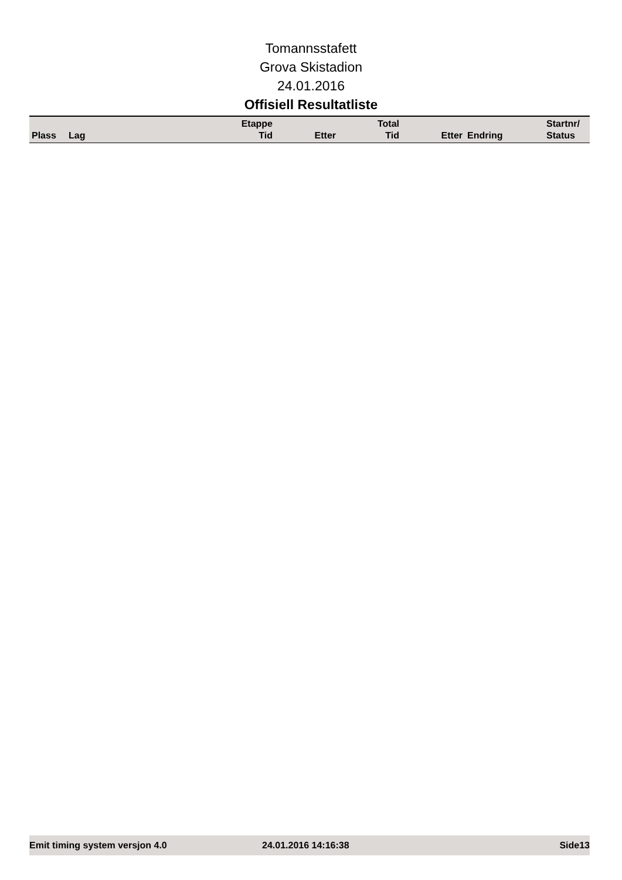Tomannsstafett
Grova Skistadion
24.01.2016
Offisiell Resultatliste
| Plass | Lag | Etappe Tid | Etter | Total Tid | Etter | Endring | Startnr/ Status |
| --- | --- | --- | --- | --- | --- | --- | --- |
Emit timing system versjon 4.0 24.01.2016 14:16:38 Side13